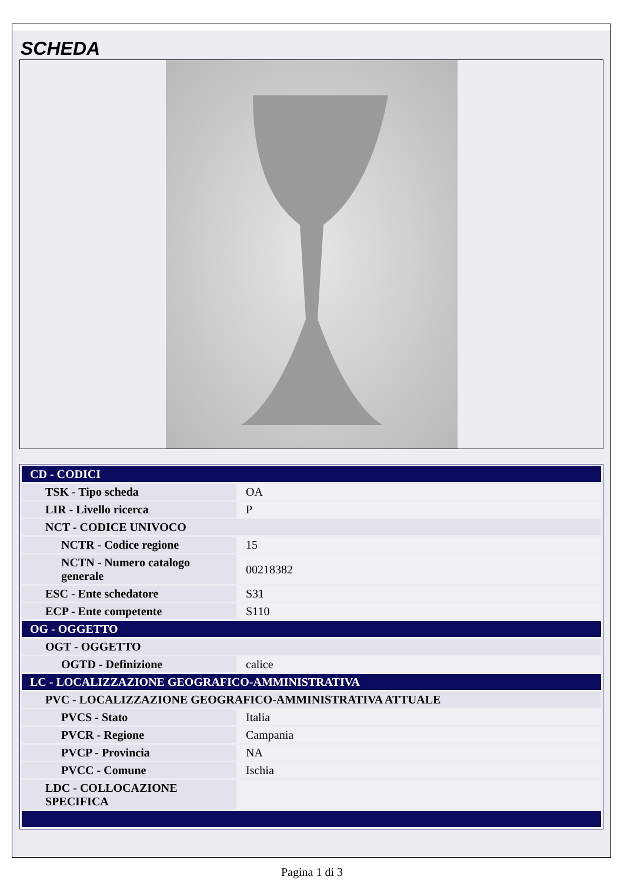SCHEDA
| CD - CODICI | |
| TSK - Tipo scheda | OA |
| LIR - Livello ricerca | P |
| NCT - CODICE UNIVOCO | |
| NCTR - Codice regione | 15 |
| NCTN - Numero catalogo generale | 00218382 |
| ESC - Ente schedatore | S31 |
| ECP - Ente competente | S110 |
| OG - OGGETTO | |
| OGT - OGGETTO | |
| OGTD - Definizione | calice |
| LC - LOCALIZZAZIONE GEOGRAFICO-AMMINISTRATIVA | |
| PVC - LOCALIZZAZIONE GEOGRAFICO-AMMINISTRATIVA ATTUALE | |
| PVCS - Stato | Italia |
| PVCR - Regione | Campania |
| PVCP - Provincia | NA |
| PVCC - Comune | Ischia |
| LDC - COLLOCAZIONE SPECIFICA | |
Pagina 1 di 3